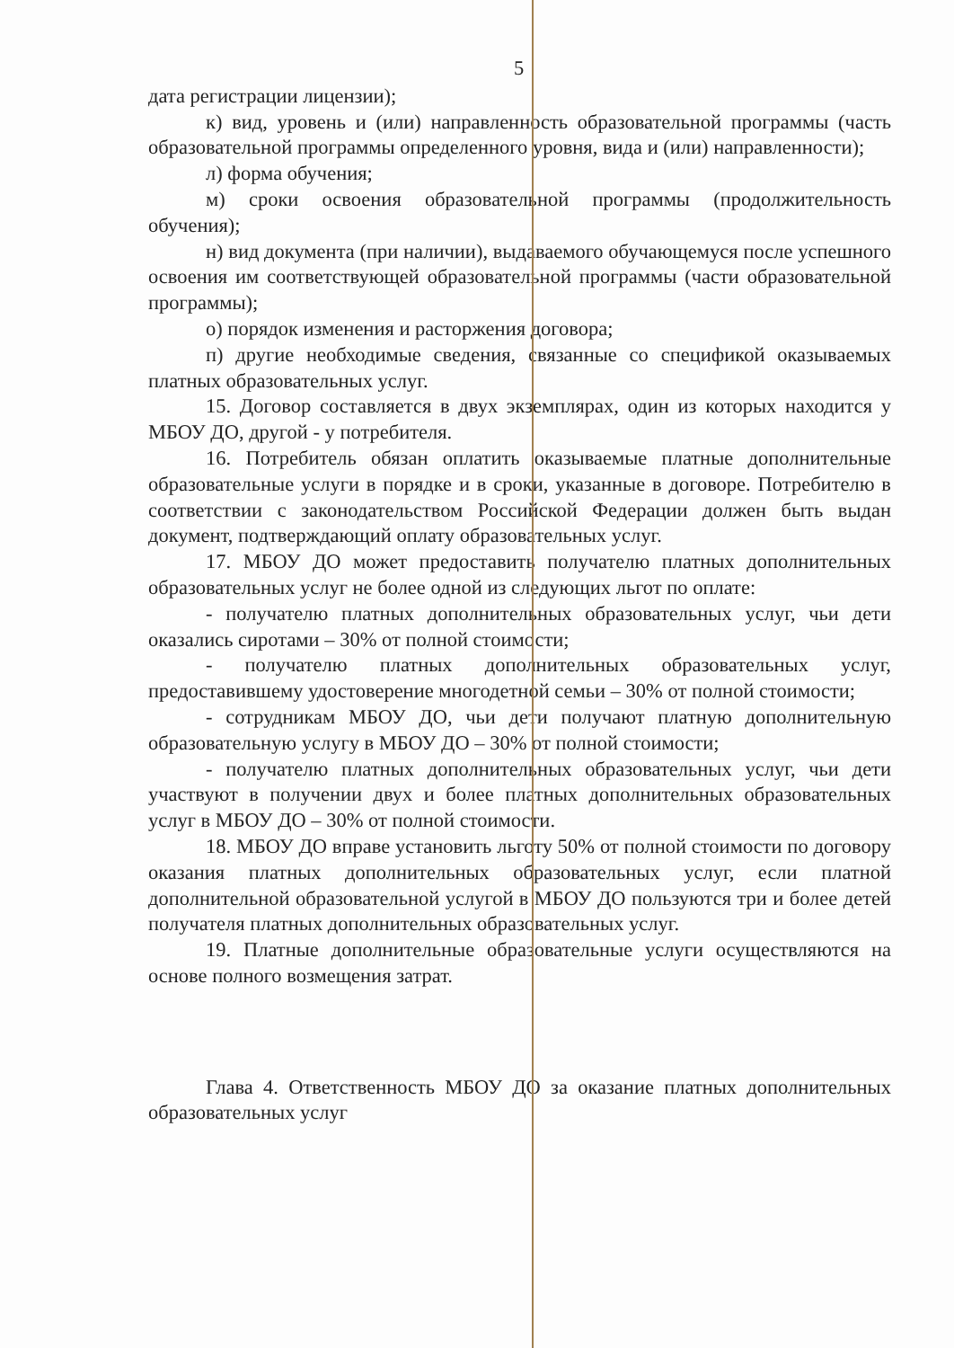5
дата регистрации лицензии);
к) вид, уровень и (или) направленность образовательной программы (часть образовательной программы определенного уровня, вида и (или) направленности);
л) форма обучения;
м) сроки освоения образовательной программы (продолжительность обучения);
н) вид документа (при наличии), выдаваемого обучающемуся после успешного освоения им соответствующей образовательной программы (части образовательной программы);
о) порядок изменения и расторжения договора;
п) другие необходимые сведения, связанные со спецификой оказываемых платных образовательных услуг.
15. Договор составляется в двух экземплярах, один из которых находится у МБОУ ДО, другой - у потребителя.
16. Потребитель обязан оплатить оказываемые платные дополнительные образовательные услуги в порядке и в сроки, указанные в договоре. Потребителю в соответствии с законодательством Российской Федерации должен быть выдан документ, подтверждающий оплату образовательных услуг.
17. МБОУ ДО может предоставить получателю платных дополнительных образовательных услуг не более одной из следующих льгот по оплате:
- получателю платных дополнительных образовательных услуг, чьи дети оказались сиротами – 30% от полной стоимости;
- получателю платных дополнительных образовательных услуг, предоставившему удостоверение многодетной семьи – 30% от полной стоимости;
- сотрудникам МБОУ ДО, чьи дети получают платную дополнительную образовательную услугу в МБОУ ДО – 30% от полной стоимости;
- получателю платных дополнительных образовательных услуг, чьи дети участвуют в получении двух и более платных дополнительных образовательных услуг в МБОУ ДО – 30% от полной стоимости.
18. МБОУ ДО вправе установить льготу 50% от полной стоимости по договору оказания платных дополнительных образовательных услуг, если платной дополнительной образовательной услугой в МБОУ ДО пользуются три и более детей получателя платных дополнительных образовательных услуг.
19. Платные дополнительные образовательные услуги осуществляются на основе полного возмещения затрат.
Глава 4. Ответственность МБОУ ДО за оказание платных дополнительных образовательных услуг